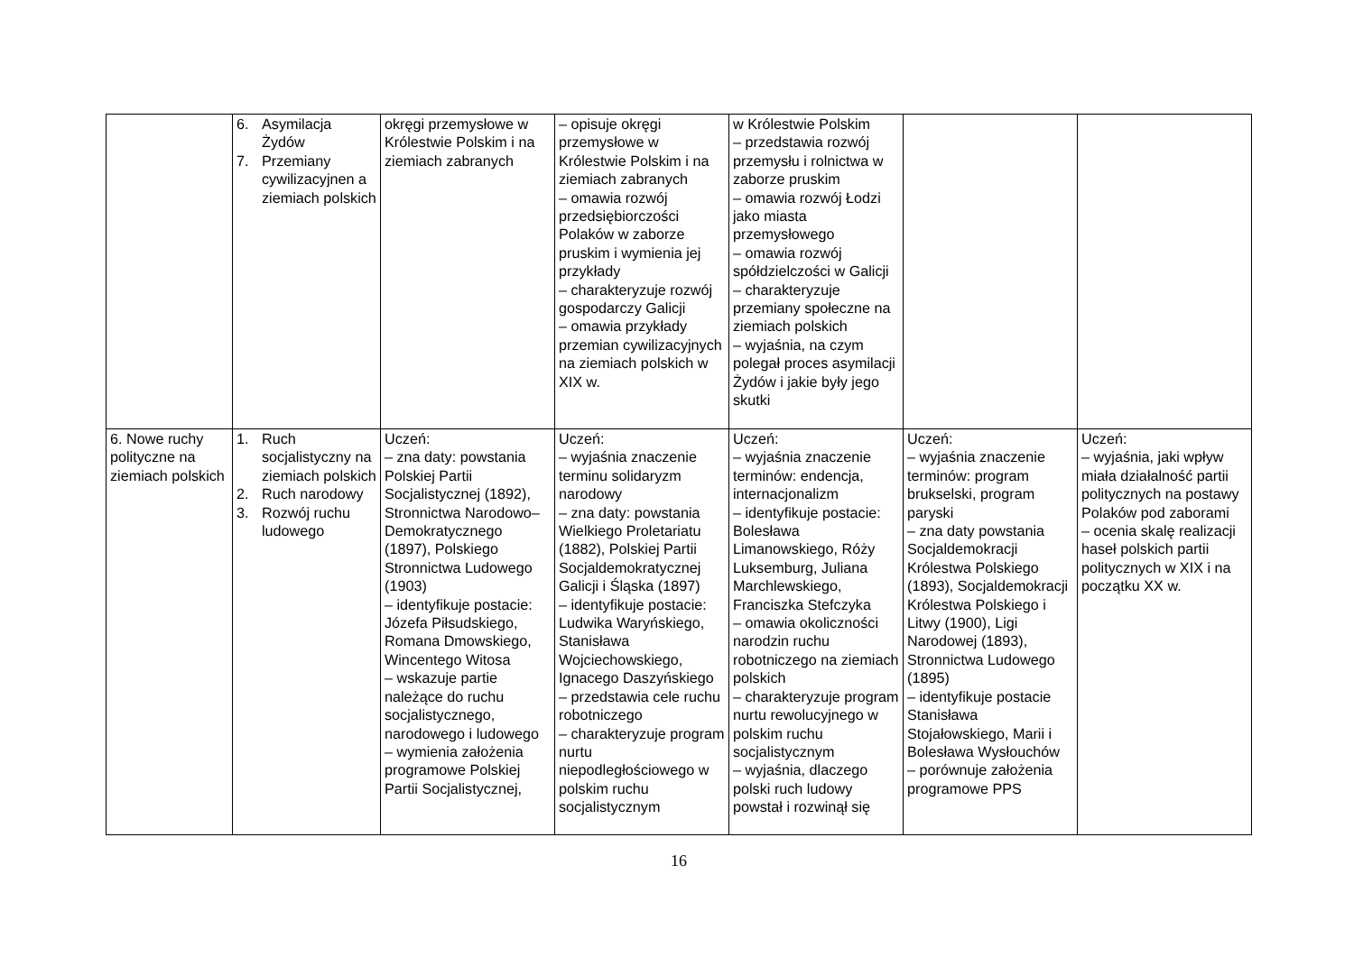| | 6. Asymilacja Żydów 7. Przemiany cywilizacyjnen a ziemiach polskich | okręgi przemysłowe w Królestwie Polskim i na ziemiach zabranych | – opisuje okręgi przemysłowe w Królestwie Polskim i na ziemiach zabranych – omawia rozwój przedsiębiorczości Polaków w zaborze pruskim i wymienia jej przykłady – charakteryzuje rozwój gospodarczy Galicji – omawia przykłady przemian cywilizacyjnych na ziemiach polskich w XIX w. | w Królestwie Polskim – przedstawia rozwój przemysłu i rolnictwa w zaborze pruskim – omawia rozwój Łodzi jako miasta przemysłowego – omawia rozwój spółdzielczości w Galicji – charakteryzuje przemiany społeczne na ziemiach polskich – wyjaśnia, na czym polegał proces asymilacji Żydów i jakie były jego skutki | | |
| 6. Nowe ruchy polityczne na ziemiach polskich | 1. Ruch socjalistyczny na ziemiach polskich 2. Ruch narodowy 3. Rozwój ruchu ludowego | Uczeń: – zna daty: powstania Polskiej Partii Socjalistycznej (1892), Stronnictwa Narodowo–Demokratycznego (1897), Polskiego Stronnictwa Ludowego (1903) – identyfikuje postacie: Józefa Piłsudskiego, Romana Dmowskiego, Wincentego Witosa – wskazuje partie należące do ruchu socjalistycznego, narodowego i ludowego – wymienia założenia programowe Polskiej Partii Socjalistycznej, | Uczeń: – wyjaśnia znaczenie terminu solidaryzm narodowy – zna daty: powstania Wielkiego Proletariatu (1882), Polskiej Partii Socjaldemokratycznej Galicji i Śląska (1897) – identyfikuje postacie: Ludwika Waryńskiego, Stanisława Wojciechowskiego, Ignacego Daszyńskiego – przedstawia cele ruchu robotniczego – charakteryzuje program nurtu niepodległościowego w polskim ruchu socjalistycznym | Uczeń: – wyjaśnia znaczenie terminów: endencja, internacjonalizm – identyfikuje postacie: Bolesława Limanowskiego, Róży Luksemburg, Juliana Marchlewskiego, Franciszka Stefczyka – omawia okoliczności narodzin ruchu robotniczego na ziemiach polskich – charakteryzuje program nurtu rewolucyjnego w polskim ruchu socjalistycznym – wyjaśnia, dlaczego polski ruch ludowy powstał i rozwinął się | Uczeń: – wyjaśnia znaczenie terminów: program brukselski, program paryski – zna daty powstania Socjaldemokracji Królestwa Polskiego (1893), Socjaldemokracji Królestwa Polskiego i Litwy (1900), Ligi Narodowej (1893), Stronnictwa Ludowego (1895) – identyfikuje postacie Stanisława Stojałowskiego, Marii i Bolesława Wysłouchów – porównuje założenia programowe PPS | Uczeń: – wyjaśnia, jaki wpływ miała działalność partii politycznych na postawy Polaków pod zaborami – ocenia skalę realizacji haseł polskich partii politycznych w XIX i na początku XX w. |
16